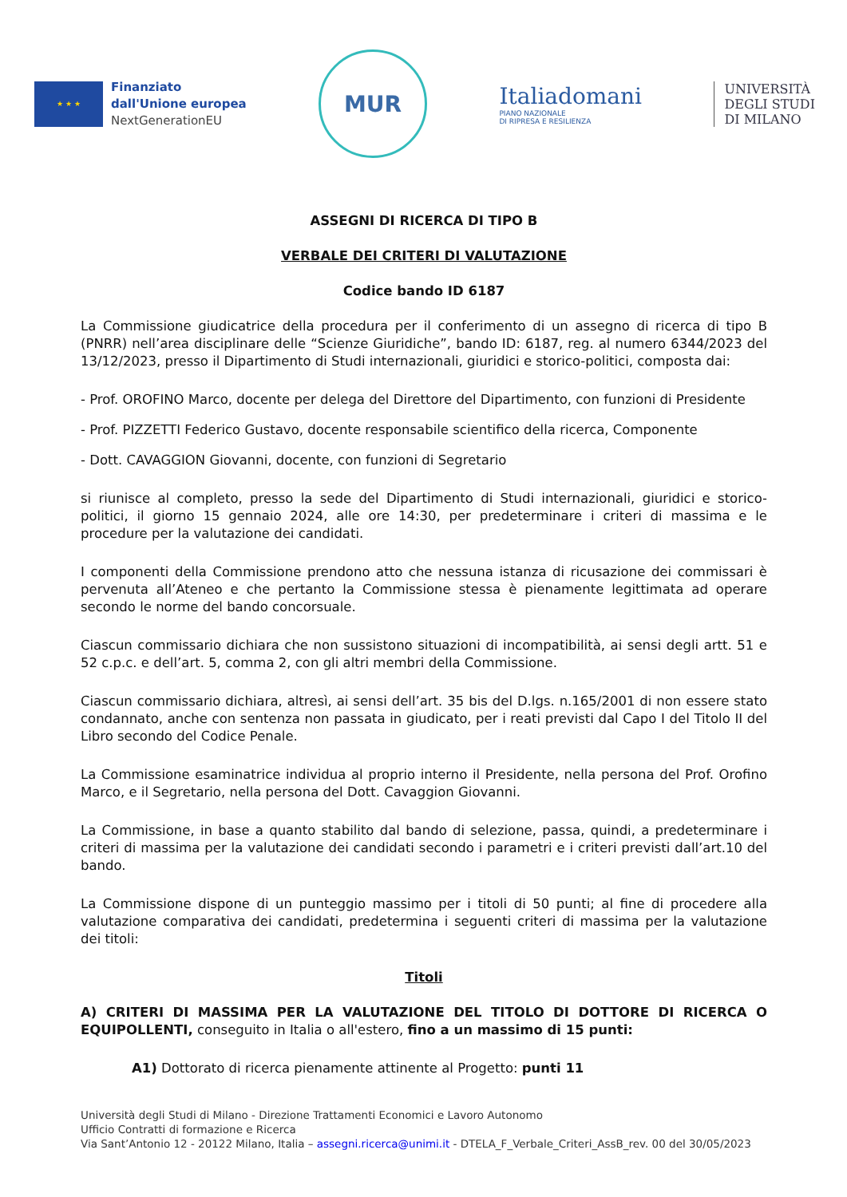★ ★ ★
Finanziato
dall'Unione europea
NextGenerationEU
MUR
Italiadomani
PIANO NAZIONALE
DI RIPRESA E RESILIENZA
UNIVERSITÀ
DEGLI STUDI
DI MILANO
ASSEGNI DI RICERCA DI TIPO B
VERBALE DEI CRITERI DI VALUTAZIONE
Codice bando ID 6187
La Commissione giudicatrice della procedura per il conferimento di un assegno di ricerca di tipo B (PNRR) nell’area disciplinare delle “Scienze Giuridiche”, bando ID: 6187, reg. al numero 6344/2023 del 13/12/2023, presso il Dipartimento di Studi internazionali, giuridici e storico-politici, composta dai:
- Prof. OROFINO Marco, docente per delega del Direttore del Dipartimento, con funzioni di Presidente
- Prof. PIZZETTI Federico Gustavo, docente responsabile scientifico della ricerca, Componente
- Dott. CAVAGGION Giovanni, docente, con funzioni di Segretario
si riunisce al completo, presso la sede del Dipartimento di Studi internazionali, giuridici e storico-politici, il giorno 15 gennaio 2024, alle ore 14:30, per predeterminare i criteri di massima e le procedure per la valutazione dei candidati.
I componenti della Commissione prendono atto che nessuna istanza di ricusazione dei commissari è pervenuta all’Ateneo e che pertanto la Commissione stessa è pienamente legittimata ad operare secondo le norme del bando concorsuale.
Ciascun commissario dichiara che non sussistono situazioni di incompatibilità, ai sensi degli artt. 51 e 52 c.p.c. e dell’art. 5, comma 2, con gli altri membri della Commissione.
Ciascun commissario dichiara, altresì, ai sensi dell’art. 35 bis del D.lgs. n.165/2001 di non essere stato condannato, anche con sentenza non passata in giudicato, per i reati previsti dal Capo I del Titolo II del Libro secondo del Codice Penale.
La Commissione esaminatrice individua al proprio interno il Presidente, nella persona del Prof. Orofino Marco, e il Segretario, nella persona del Dott. Cavaggion Giovanni.
La Commissione, in base a quanto stabilito dal bando di selezione, passa, quindi, a predeterminare i criteri di massima per la valutazione dei candidati secondo i parametri e i criteri previsti dall’art.10 del bando.
La Commissione dispone di un punteggio massimo per i titoli di 50 punti; al fine di procedere alla valutazione comparativa dei candidati, predetermina i seguenti criteri di massima per la valutazione dei titoli:
Titoli
A) CRITERI DI MASSIMA PER LA VALUTAZIONE DEL TITOLO DI DOTTORE DI RICERCA O EQUIPOLLENTI, conseguito in Italia o all'estero, fino a un massimo di 15 punti:
A1) Dottorato di ricerca pienamente attinente al Progetto: punti 11
Università degli Studi di Milano - Direzione Trattamenti Economici e Lavoro Autonomo
Ufficio Contratti di formazione e Ricerca
Via Sant’Antonio 12 - 20122 Milano, Italia – assegni.ricerca@unimi.it - DTELA_F_Verbale_Criteri_AssB_rev. 00 del 30/05/2023